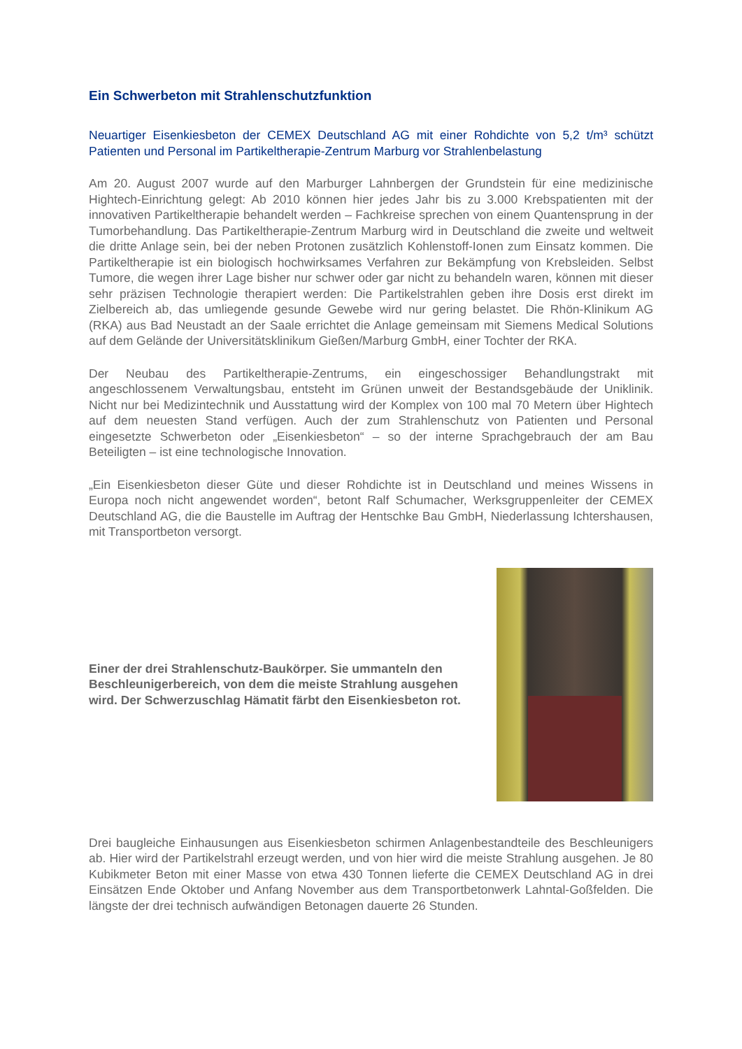Ein Schwerbeton mit Strahlenschutzfunktion
Neuartiger Eisenkiesbeton der CEMEX Deutschland AG mit einer Rohdichte von 5,2 t/m³ schützt Patienten und Personal im Partikeltherapie-Zentrum Marburg vor Strahlenbelastung
Am 20. August 2007 wurde auf den Marburger Lahnbergen der Grundstein für eine medizinische Hightech-Einrichtung gelegt: Ab 2010 können hier jedes Jahr bis zu 3.000 Krebspatienten mit der innovativen Partikeltherapie behandelt werden – Fachkreise sprechen von einem Quantensprung in der Tumorbehandlung. Das Partikeltherapie-Zentrum Marburg wird in Deutschland die zweite und weltweit die dritte Anlage sein, bei der neben Protonen zusätzlich Kohlenstoff-Ionen zum Einsatz kommen. Die Partikeltherapie ist ein biologisch hochwirksames Verfahren zur Bekämpfung von Krebsleiden. Selbst Tumore, die wegen ihrer Lage bisher nur schwer oder gar nicht zu behandeln waren, können mit dieser sehr präzisen Technologie therapiert werden: Die Partikelstrahlen geben ihre Dosis erst direkt im Zielbereich ab, das umliegende gesunde Gewebe wird nur gering belastet. Die Rhön-Klinikum AG (RKA) aus Bad Neustadt an der Saale errichtet die Anlage gemeinsam mit Siemens Medical Solutions auf dem Gelände der Universitätsklinikum Gießen/Marburg GmbH, einer Tochter der RKA.
Der Neubau des Partikeltherapie-Zentrums, ein eingeschossiger Behandlungstrakt mit angeschlossenem Verwaltungsbau, entsteht im Grünen unweit der Bestandsgebäude der Uniklinik. Nicht nur bei Medizintechnik und Ausstattung wird der Komplex von 100 mal 70 Metern über Hightech auf dem neuesten Stand verfügen. Auch der zum Strahlenschutz von Patienten und Personal eingesetzte Schwerbeton oder „Eisenkiesbeton“ – so der interne Sprachgebrauch der am Bau Beteiligten – ist eine technologische Innovation.
„Ein Eisenkiesbeton dieser Güte und dieser Rohdichte ist in Deutschland und meines Wissens in Europa noch nicht angewendet worden“, betont Ralf Schumacher, Werksgruppenleiter der CEMEX Deutschland AG, die die Baustelle im Auftrag der Hentschke Bau GmbH, Niederlassung Ichtershausen, mit Transportbeton versorgt.
Einer der drei Strahlenschutz-Baukörper. Sie ummanteln den Beschleunigerbereich, von dem die meiste Strahlung ausgehen wird. Der Schwerzuschlag Hämatit färbt den Eisenkiesbeton rot.
Drei baugleiche Einhausungen aus Eisenkiesbeton schirmen Anlagenbestandteile des Beschleunigers ab. Hier wird der Partikelstrahl erzeugt werden, und von hier wird die meiste Strahlung ausgehen. Je 80 Kubikmeter Beton mit einer Masse von etwa 430 Tonnen lieferte die CEMEX Deutschland AG in drei Einsätzen Ende Oktober und Anfang November aus dem Transportbetonwerk Lahntal-Goßfelden. Die längste der drei technisch aufwändigen Betonagen dauerte 26 Stunden.